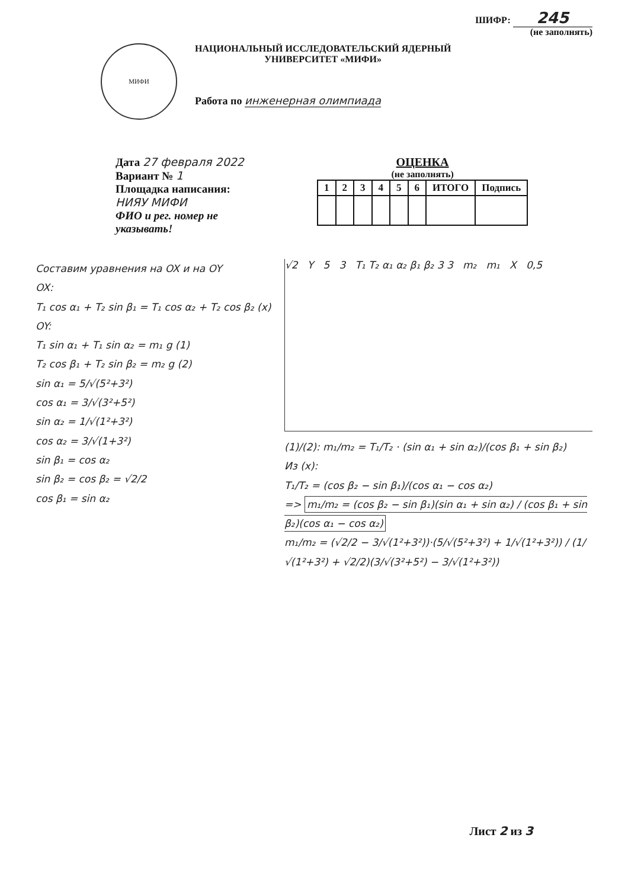ШИФР: 245
(не заполнять)
МИФИ
НАЦИОНАЛЬНЫЙ ИССЛЕДОВАТЕЛЬСКИЙ ЯДЕРНЫЙ
УНИВЕРСИТЕТ «МИФИ»
Работа по инженерная олимпиада
Дата 27 февраля 2022
Вариант № 1
Площадка написания:
НИЯУ МИФИ
ФИО и рег. номер не
указывать!
ОЦЕНКА
(не заполнять)
| 1 | 2 | 3 | 4 | 5 | 6 | ИТОГО | Подпись |
| --- | --- | --- | --- | --- | --- | --- | --- |
Составим уравнения на OX и на OY
OX:
T₁ cos α₁ + T₂ sin β₁ = T₁ cos α₂ + T₂ cos β₂ (x)
OY:
T₁ sin α₁ + T₁ sin α₂ = m₁ g (1)
T₂ cos β₁ + T₂ sin β₂ = m₂ g (2)
sin α₁ = 5/√(5²+3²)
cos α₁ = 3/√(3²+5²)
sin α₂ = 1/√(1²+3²)
cos α₂ = 3/√(1+3²)
sin β₁ = cos α₂
sin β₂ = cos β₂ = √2/2
cos β₁ = sin α₂
√2 Y 5 3 T₁ T₂ α₁ α₂ β₁ β₂ 3 3 m₂ m₁ X 0,5
(1)/(2): m₁/m₂ = T₁/T₂ · (sin α₁ + sin α₂)/(cos β₁ + sin β₂)
Из (x):
T₁/T₂ = (cos β₂ − sin β₁)/(cos α₁ − cos α₂)
=> m₁/m₂ = (cos β₂ − sin β₁)(sin α₁ + sin α₂) / (cos β₁ + sin β₂)(cos α₁ − cos α₂)
m₁/m₂ = (√2/2 − 3/√(1²+3²))·(5/√(5²+3²) + 1/√(1²+3²)) / (1/√(1²+3²) + √2/2)(3/√(3²+5²) − 3/√(1²+3²))
Лист 2 из 3